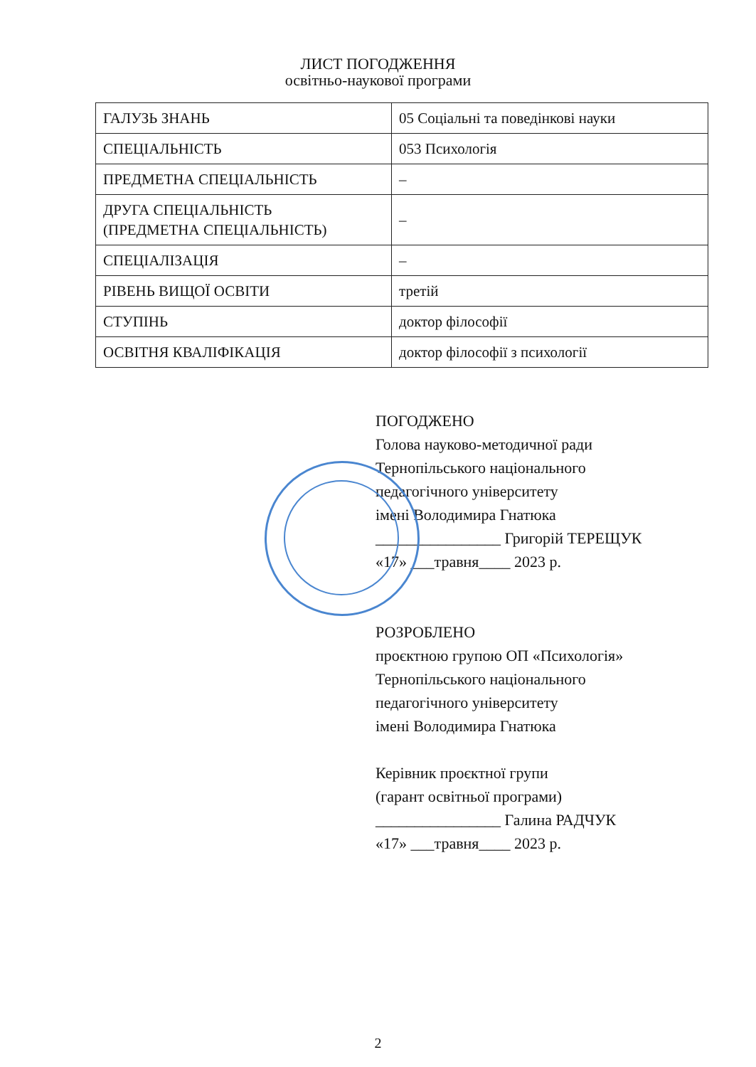ЛИСТ ПОГОДЖЕННЯ
освітньо-наукової програми
| ГАЛУЗЬ ЗНАНЬ | 05 Соціальні та поведінкові науки |
| СПЕЦІАЛЬНІСТЬ | 053 Психологія |
| ПРЕДМЕТНА СПЕЦІАЛЬНІСТЬ | – |
| ДРУГА СПЕЦІАЛЬНІСТЬ (ПРЕДМЕТНА СПЕЦІАЛЬНІСТЬ) | – |
| СПЕЦІАЛІЗАЦІЯ | – |
| РІВЕНЬ ВИЩОЇ ОСВІТИ | третій |
| СТУПІНЬ | доктор філософії |
| ОСВІТНЯ КВАЛІФІКАЦІЯ | доктор філософії з психології |
ПОГОДЖЕНО
Голова науково-методичної ради
Тернопільського національного
педагогічного університету
імені Володимира Гнатюка
________________ Григорій ТЕРЕЩУК
«17» ___травня____ 2023 р.
РОЗРОБЛЕНО
проєктною групою ОП «Психологія»
Тернопільського національного
педагогічного університету
імені Володимира Гнатюка
Керівник проєктної групи
(гарант освітньої програми)
________________ Галина РАДЧУК
«17» ___травня____ 2023 р.
2